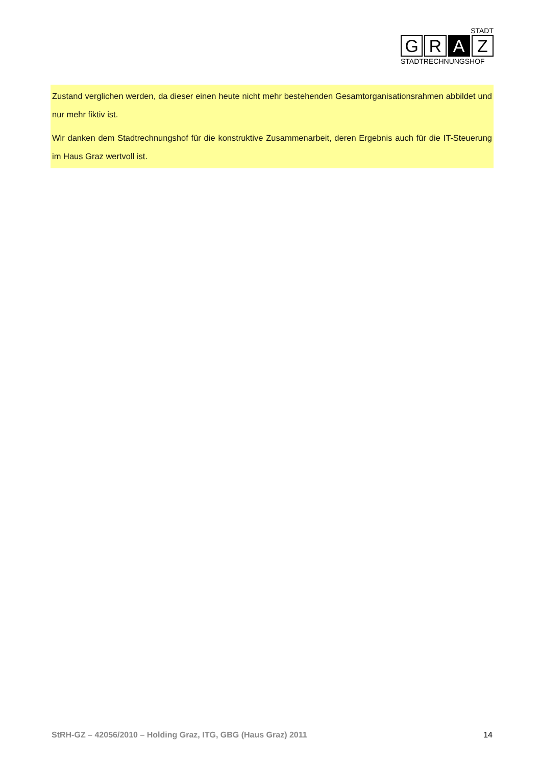STADT
G R A Z
STADTRECHNUNGSHOF
Zustand verglichen werden, da dieser einen heute nicht mehr bestehenden Gesamtorganisationsrahmen abbildet und nur mehr fiktiv ist.
Wir danken dem Stadtrechnungshof für die konstruktive Zusammenarbeit, deren Ergebnis auch für die IT-Steuerung im Haus Graz wertvoll ist.
StRH-GZ – 42056/2010 – Holding Graz, ITG, GBG (Haus Graz) 2011 14